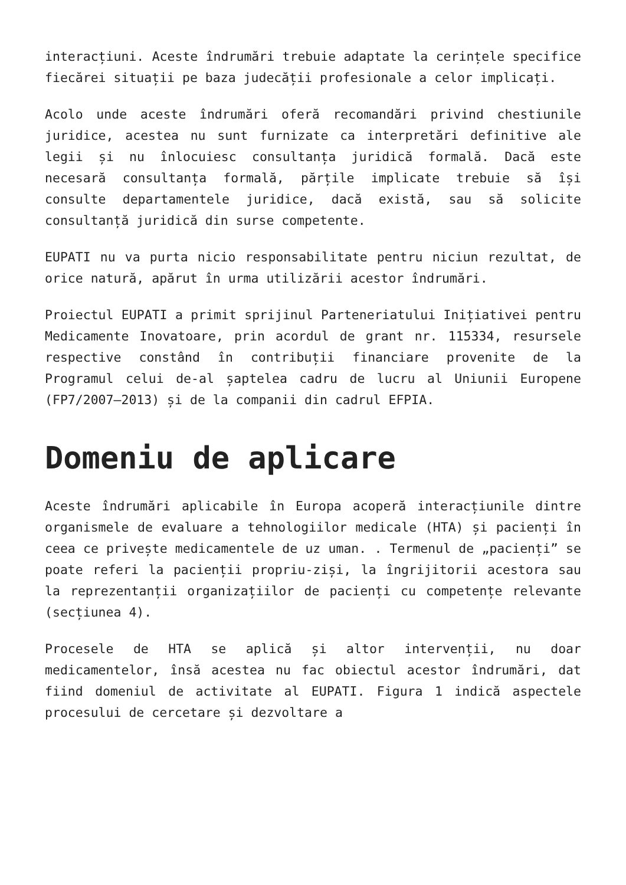interacțiuni. Aceste îndrumări trebuie adaptate la cerințele specifice fiecărei situații pe baza judecății profesionale a celor implicați.
Acolo unde aceste îndrumări oferă recomandări privind chestiunile juridice, acestea nu sunt furnizate ca interpretări definitive ale legii și nu înlocuiesc consultanța juridică formală. Dacă este necesară consultanța formală, părțile implicate trebuie să își consulte departamentele juridice, dacă există, sau să solicite consultanță juridică din surse competente.
EUPATI nu va purta nicio responsabilitate pentru niciun rezultat, de orice natură, apărut în urma utilizării acestor îndrumări.
Proiectul EUPATI a primit sprijinul Parteneriatului Inițiativei pentru Medicamente Inovatoare, prin acordul de grant nr. 115334, resursele respective constând în contribuții financiare provenite de la Programul celui de-al șaptelea cadru de lucru al Uniunii Europene (FP7/2007–2013) și de la companii din cadrul EFPIA.
Domeniu de aplicare
Aceste îndrumări aplicabile în Europa acoperă interacțiunile dintre organismele de evaluare a tehnologiilor medicale (HTA) și pacienți în ceea ce privește medicamentele de uz uman. . Termenul de „pacienți” se poate referi la pacienții propriu-ziși, la îngrijitorii acestora sau la reprezentanții organizațiilor de pacienți cu competențe relevante (secțiunea 4).
Procesele de HTA se aplică și altor intervenții, nu doar medicamentelor, însă acestea nu fac obiectul acestor îndrumări, dat fiind domeniul de activitate al EUPATI. Figura 1 indică aspectele procesului de cercetare și dezvoltare a